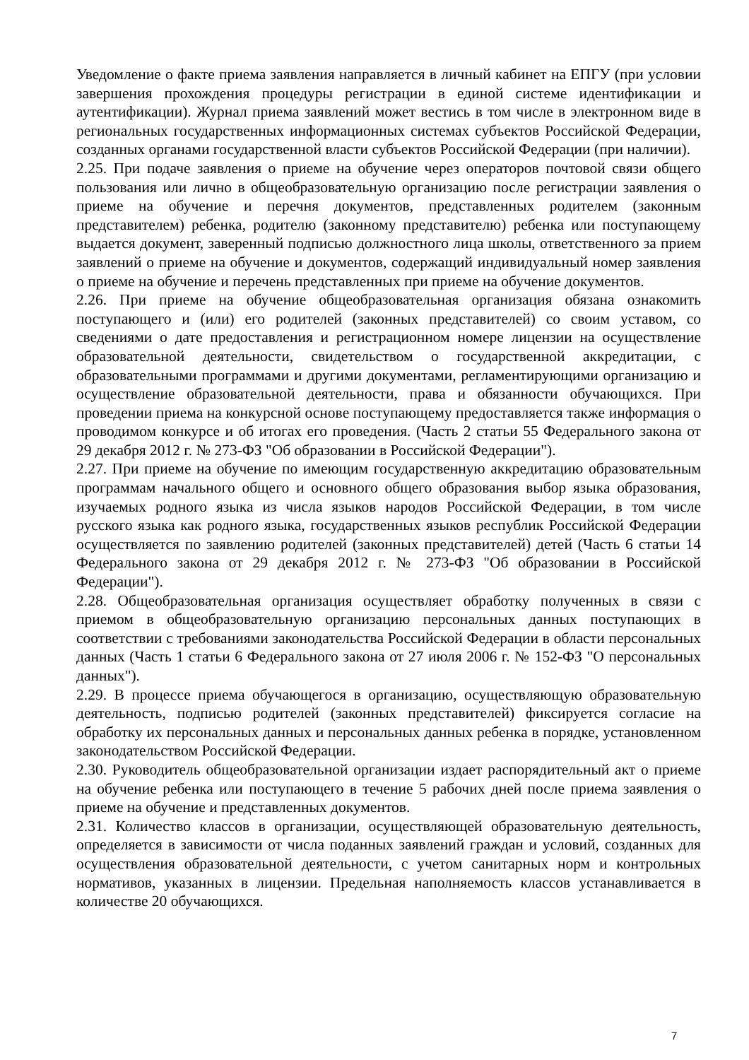Уведомление о факте приема заявления направляется в личный кабинет на ЕПГУ (при условии завершения прохождения процедуры регистрации в единой системе идентификации и аутентификации). Журнал приема заявлений может вестись в том числе в электронном виде в региональных государственных информационных системах субъектов Российской Федерации, созданных органами государственной власти субъектов Российской Федерации (при наличии).
2.25. При подаче заявления о приеме на обучение через операторов почтовой связи общего пользования или лично в общеобразовательную организацию после регистрации заявления о приеме на обучение и перечня документов, представленных родителем (законным представителем) ребенка, родителю (законному представителю) ребенка или поступающему выдается документ, заверенный подписью должностного лица школы, ответственного за прием заявлений о приеме на обучение и документов, содержащий индивидуальный номер заявления о приеме на обучение и перечень представленных при приеме на обучение документов.
2.26. При приеме на обучение общеобразовательная организация обязана ознакомить поступающего и (или) его родителей (законных представителей) со своим уставом, со сведениями о дате предоставления и регистрационном номере лицензии на осуществление образовательной деятельности, свидетельством о государственной аккредитации, с образовательными программами и другими документами, регламентирующими организацию и осуществление образовательной деятельности, права и обязанности обучающихся. При проведении приема на конкурсной основе поступающему предоставляется также информация о проводимом конкурсе и об итогах его проведения. (Часть 2 статьи 55 Федерального закона от 29 декабря 2012 г. № 273-ФЗ "Об образовании в Российской Федерации").
2.27. При приеме на обучение по имеющим государственную аккредитацию образовательным программам начального общего и основного общего образования выбор языка образования, изучаемых родного языка из числа языков народов Российской Федерации, в том числе русского языка как родного языка, государственных языков республик Российской Федерации осуществляется по заявлению родителей (законных представителей) детей (Часть 6 статьи 14 Федерального закона от 29 декабря 2012 г. № 273-ФЗ "Об образовании в Российской Федерации").
2.28. Общеобразовательная организация осуществляет обработку полученных в связи с приемом в общеобразовательную организацию персональных данных поступающих в соответствии с требованиями законодательства Российской Федерации в области персональных данных (Часть 1 статьи 6 Федерального закона от 27 июля 2006 г. № 152-ФЗ "О персональных данных").
2.29. В процессе приема обучающегося в организацию, осуществляющую образовательную деятельность, подписью родителей (законных представителей) фиксируется согласие на обработку их персональных данных и персональных данных ребенка в порядке, установленном законодательством Российской Федерации.
2.30. Руководитель общеобразовательной организации издает распорядительный акт о приеме на обучение ребенка или поступающего в течение 5 рабочих дней после приема заявления о приеме на обучение и представленных документов.
2.31. Количество классов в организации, осуществляющей образовательную деятельность, определяется в зависимости от числа поданных заявлений граждан и условий, созданных для осуществления образовательной деятельности, с учетом санитарных норм и контрольных нормативов, указанных в лицензии. Предельная наполняемость классов устанавливается в количестве 20 обучающихся.
7